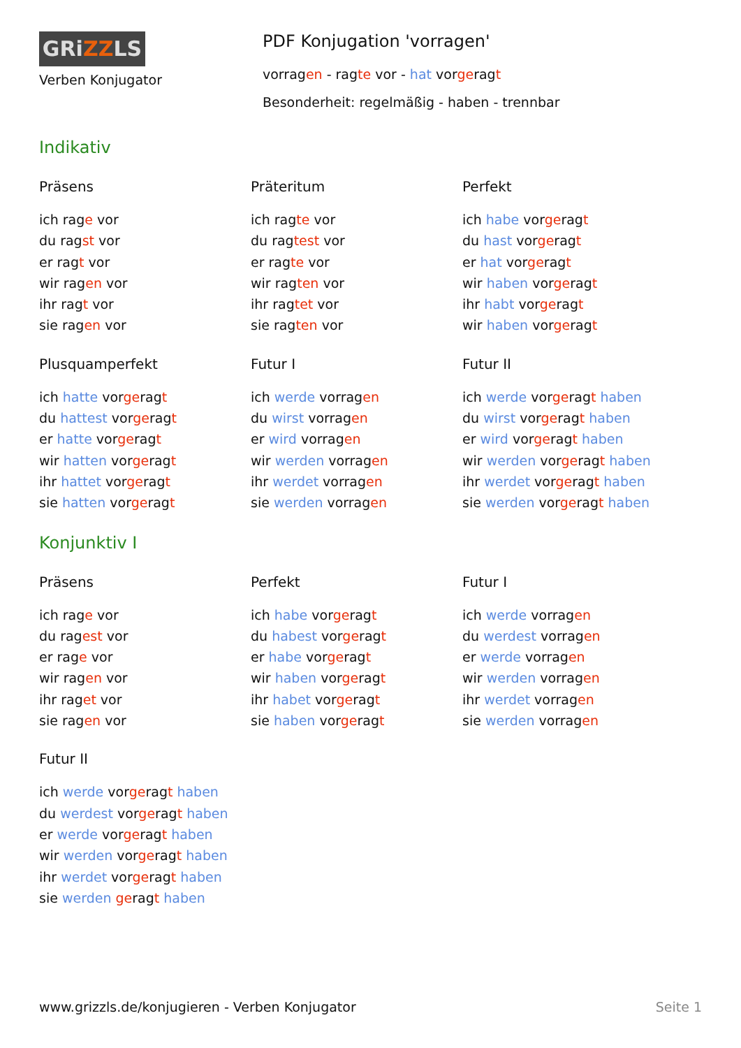GRiZZLS
Verben Konjugator
PDF Konjugation 'vorragen'
vorragen - ragte vor - hat vorgeragt
Besonderheit: regelmäßig - haben - trennbar
Indikativ
Präsens
ich rage vor
du ragst vor
er ragt vor
wir ragen vor
ihr ragt vor
sie ragen vor
Präteritum
ich ragte vor
du ragtest vor
er ragte vor
wir ragten vor
ihr ragtet vor
sie ragten vor
Perfekt
ich habe vorgeragt
du hast vorgeragt
er hat vorgeragt
wir haben vorgeragt
ihr habt vorgeragt
wir haben vorgeragt
Plusquamperfekt
ich hatte vorgeragt
du hattest vorgeragt
er hatte vorgeragt
wir hatten vorgeragt
ihr hattet vorgeragt
sie hatten vorgeragt
Futur I
ich werde vorragen
du wirst vorragen
er wird vorragen
wir werden vorragen
ihr werdet vorragen
sie werden vorragen
Futur II
ich werde vorgeragt haben
du wirst vorgeragt haben
er wird vorgeragt haben
wir werden vorgeragt haben
ihr werdet vorgeragt haben
sie werden vorgeragt haben
Konjunktiv I
Präsens
ich rage vor
du ragest vor
er rage vor
wir ragen vor
ihr raget vor
sie ragen vor
Perfekt
ich habe vorgeragt
du habest vorgeragt
er habe vorgeragt
wir haben vorgeragt
ihr habet vorgeragt
sie haben vorgeragt
Futur I
ich werde vorragen
du werdest vorragen
er werde vorragen
wir werden vorragen
ihr werdet vorragen
sie werden vorragen
Futur II
ich werde vorgeragt haben
du werdest vorgeragt haben
er werde vorgeragt haben
wir werden vorgeragt haben
ihr werdet vorgeragt haben
sie werden geragt haben
www.grizzls.de/konjugieren - Verben Konjugator Seite 1